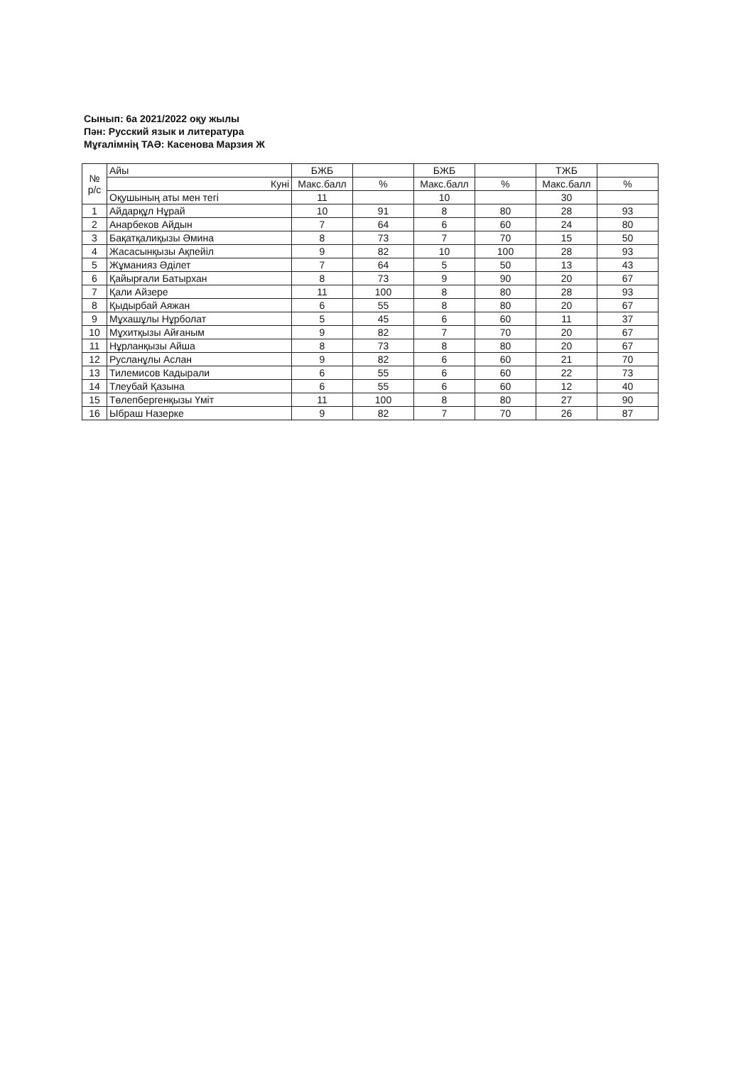Сынып: 6а 2021/2022 оқу жылы
Пән: Русский язык и литература
Мұғалімнің ТАӘ: Касенова Марзия Ж
| № р/с | Айы | БЖБ | | БЖБ | | ТЖБ | |
| --- | --- | --- | --- | --- | --- | --- | --- |
| | Куні | Макс.балл | % | Макс.балл | % | Макс.балл | % |
| | Оқушының аты мен тегі | 11 | | 10 | | 30 | |
| 1 | Айдарқұл Нұрай | 10 | 91 | 8 | 80 | 28 | 93 |
| 2 | Анарбеков Айдын | 7 | 64 | 6 | 60 | 24 | 80 |
| 3 | Бақатқалиқызы Әмина | 8 | 73 | 7 | 70 | 15 | 50 |
| 4 | Жасасынқызы Ақпейіл | 9 | 82 | 10 | 100 | 28 | 93 |
| 5 | Жұманияз Әділет | 7 | 64 | 5 | 50 | 13 | 43 |
| 6 | Қайырғали Батырхан | 8 | 73 | 9 | 90 | 20 | 67 |
| 7 | Қали Айзере | 11 | 100 | 8 | 80 | 28 | 93 |
| 8 | Қыдырбай Аяжан | 6 | 55 | 8 | 80 | 20 | 67 |
| 9 | Мұхашұлы Нұрболат | 5 | 45 | 6 | 60 | 11 | 37 |
| 10 | Мұхитқызы Айғаным | 9 | 82 | 7 | 70 | 20 | 67 |
| 11 | Нұрланқызы Айша | 8 | 73 | 8 | 80 | 20 | 67 |
| 12 | Русланұлы Аслан | 9 | 82 | 6 | 60 | 21 | 70 |
| 13 | Тилемисов Кадырали | 6 | 55 | 6 | 60 | 22 | 73 |
| 14 | Тлеубай Қазына | 6 | 55 | 6 | 60 | 12 | 40 |
| 15 | Төлепбергенқызы Үміт | 11 | 100 | 8 | 80 | 27 | 90 |
| 16 | Ыбраш Назерке | 9 | 82 | 7 | 70 | 26 | 87 |